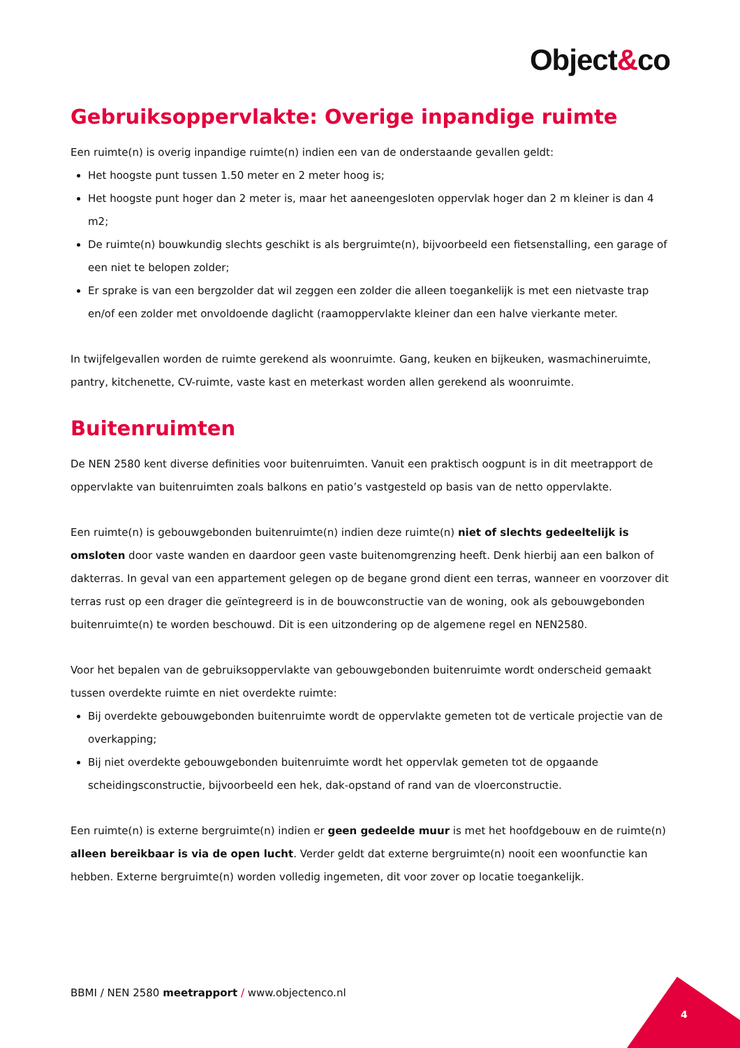Object&co
Gebruiksoppervlakte: Overige inpandige ruimte
Een ruimte(n) is overig inpandige ruimte(n) indien een van de onderstaande gevallen geldt:
Het hoogste punt tussen 1.50 meter en 2 meter hoog is;
Het hoogste punt hoger dan 2 meter is, maar het aaneengesloten oppervlak hoger dan 2 m kleiner is dan 4 m2;
De ruimte(n) bouwkundig slechts geschikt is als bergruimte(n), bijvoorbeeld een fietsenstalling, een garage of een niet te belopen zolder;
Er sprake is van een bergzolder dat wil zeggen een zolder die alleen toegankelijk is met een nietvaste trap en/of een zolder met onvoldoende daglicht (raamoppervlakte kleiner dan een halve vierkante meter.
In twijfelgevallen worden de ruimte gerekend als woonruimte. Gang, keuken en bijkeuken, wasmachineruimte, pantry, kitchenette, CV-ruimte, vaste kast en meterkast worden allen gerekend als woonruimte.
Buitenruimten
De NEN 2580 kent diverse definities voor buitenruimten. Vanuit een praktisch oogpunt is in dit meetrapport de oppervlakte van buitenruimten zoals balkons en patio’s vastgesteld op basis van de netto oppervlakte.
Een ruimte(n) is gebouwgebonden buitenruimte(n) indien deze ruimte(n) niet of slechts gedeeltelijk is omsloten door vaste wanden en daardoor geen vaste buitenomgrenzing heeft. Denk hierbij aan een balkon of dakterras. In geval van een appartement gelegen op de begane grond dient een terras, wanneer en voorzover dit terras rust op een drager die geïntegreerd is in de bouwconstructie van de woning, ook als gebouwgebonden buitenruimte(n) te worden beschouwd. Dit is een uitzondering op de algemene regel en NEN2580.
Voor het bepalen van de gebruiksoppervlakte van gebouwgebonden buitenruimte wordt onderscheid gemaakt tussen overdekte ruimte en niet overdekte ruimte:
Bij overdekte gebouwgebonden buitenruimte wordt de oppervlakte gemeten tot de verticale projectie van de overkapping;
Bij niet overdekte gebouwgebonden buitenruimte wordt het oppervlak gemeten tot de opgaande scheidingsconstructie, bijvoorbeeld een hek, dak-opstand of rand van de vloerconstructie.
Een ruimte(n) is externe bergruimte(n) indien er geen gedeelde muur is met het hoofdgebouw en de ruimte(n) alleen bereikbaar is via de open lucht. Verder geldt dat externe bergruimte(n) nooit een woonfunctie kan hebben. Externe bergruimte(n) worden volledig ingemeten, dit voor zover op locatie toegankelijk.
BBMI / NEN 2580 meetrapport / www.objectenco.nl
4